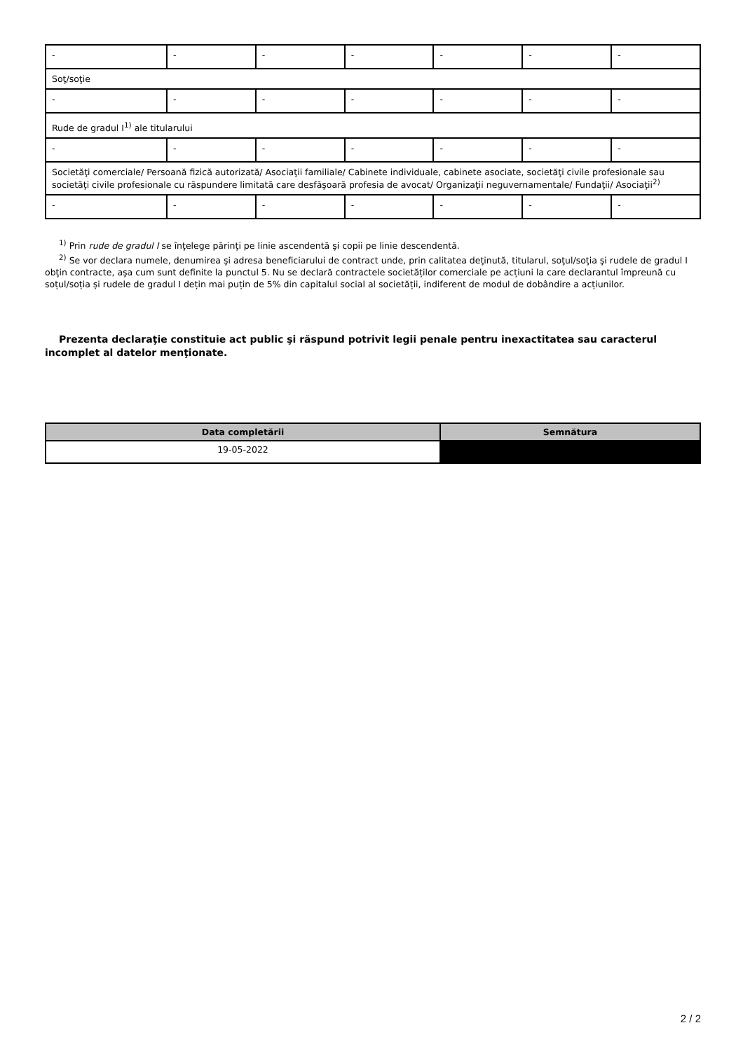| - | - | - | - | - | - | - |
| Soţ/soţie | | | | | | |
| - | - | - | - | - | - | - |
| Rude de gradul I<sup>1)</sup> ale titularului | | | | | | |
| - | - | - | - | - | - | - |
| Societăţi comerciale/ Persoană fizică autorizată/ Asociaţii familiale/ Cabinete individuale, cabinete asociate, societăţi civile profesionale sau societăţi civile profesionale cu răspundere limitată care desfăşoară profesia de avocat/ Organizaţii neguvernamentale/ Fundaţii/ Asociaţii<sup>2)</sup> | | | | | | |
| - | - | - | - | - | - | - |
<sup>1)</sup> Prin rude de gradul I se înţelege părinţi pe linie ascendentă şi copii pe linie descendentă.
<sup>2)</sup> Se vor declara numele, denumirea şi adresa beneficiarului de contract unde, prin calitatea deţinută, titularul, soţul/soţia şi rudele de gradul I obţin contracte, aşa cum sunt definite la punctul 5. Nu se declară contractele societăților comerciale pe acțiuni la care declarantul împreună cu soțul/soția și rudele de gradul I dețin mai puțin de 5% din capitalul social al societății, indiferent de modul de dobândire a acțiunilor.
Prezenta declaraţie constituie act public şi răspund potrivit legii penale pentru inexactitatea sau caracterul incomplet al datelor menţionate.
| Data completării | Semnătura |
| --- | --- |
| 19-05-2022 | |
2 / 2